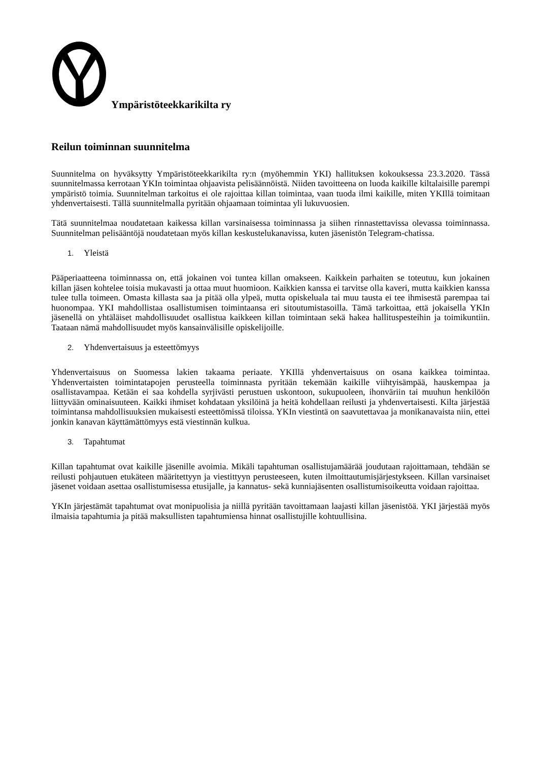Ympäristöteekkarikilta ry
Reilun toiminnan suunnitelma
Suunnitelma on hyväksytty Ympäristöteekkarikilta ry:n (myöhemmin YKI) hallituksen kokouksessa 23.3.2020. Tässä suunnitelmassa kerrotaan YKIn toimintaa ohjaavista pelisäännöistä. Niiden tavoitteena on luoda kaikille kiltalaisille parempi ympäristö toimia. Suunnitelman tarkoitus ei ole rajoittaa killan toimintaa, vaan tuoda ilmi kaikille, miten YKIllä toimitaan yhdenvertaisesti. Tällä suunnitelmalla pyritään ohjaamaan toimintaa yli lukuvuosien.
Tätä suunnitelmaa noudatetaan kaikessa killan varsinaisessa toiminnassa ja siihen rinnastettavissa olevassa toiminnassa. Suunnitelman pelisääntöjä noudatetaan myös killan keskustelukanavissa, kuten jäsenistön Telegram-chatissa.
1. Yleistä
Pääperiaatteena toiminnassa on, että jokainen voi tuntea killan omakseen. Kaikkein parhaiten se toteutuu, kun jokainen killan jäsen kohtelee toisia mukavasti ja ottaa muut huomioon. Kaikkien kanssa ei tarvitse olla kaveri, mutta kaikkien kanssa tulee tulla toimeen. Omasta killasta saa ja pitää olla ylpeä, mutta opiskeluala tai muu tausta ei tee ihmisestä parempaa tai huonompaa. YKI mahdollistaa osallistumisen toimintaansa eri sitoutumistasoilla. Tämä tarkoittaa, että jokaisella YKIn jäsenellä on yhtäläiset mahdollisuudet osallistua kaikkeen killan toimintaan sekä hakea hallituspesteihin ja toimikuntiin. Taataan nämä mahdollisuudet myös kansainvälisille opiskelijoille.
2. Yhdenvertaisuus ja esteettömyys
Yhdenvertaisuus on Suomessa lakien takaama periaate. YKIllä yhdenvertaisuus on osana kaikkea toimintaa. Yhdenvertaisten toimintatapojen perusteella toiminnasta pyritään tekemään kaikille viihtyisämpää, hauskempaa ja osallistavampaa. Ketään ei saa kohdella syrjivästi perustuen uskontoon, sukupuoleen, ihonväriin tai muuhun henkilöön liittyvään ominaisuuteen. Kaikki ihmiset kohdataan yksilöinä ja heitä kohdellaan reilusti ja yhdenvertaisesti. Kilta järjestää toimintansa mahdollisuuksien mukaisesti esteettömissä tiloissa. YKIn viestintä on saavutettavaa ja monikanavaista niin, ettei jonkin kanavan käyttämättömyys estä viestinnän kulkua.
3. Tapahtumat
Killan tapahtumat ovat kaikille jäsenille avoimia. Mikäli tapahtuman osallistujamäärää joudutaan rajoittamaan, tehdään se reilusti pohjautuen etukäteen määritettyyn ja viestittyyn perusteeseen, kuten ilmoittautumisjärjestykseen. Killan varsinaiset jäsenet voidaan asettaa osallistumisessa etusijalle, ja kannatus- sekä kunniajäsenten osallistumisoikeutta voidaan rajoittaa.
YKIn järjestämät tapahtumat ovat monipuolisia ja niillä pyritään tavoittamaan laajasti killan jäsenistöä. YKI järjestää myös ilmaisia tapahtumia ja pitää maksullisten tapahtumiensa hinnat osallistujille kohtuullisina.